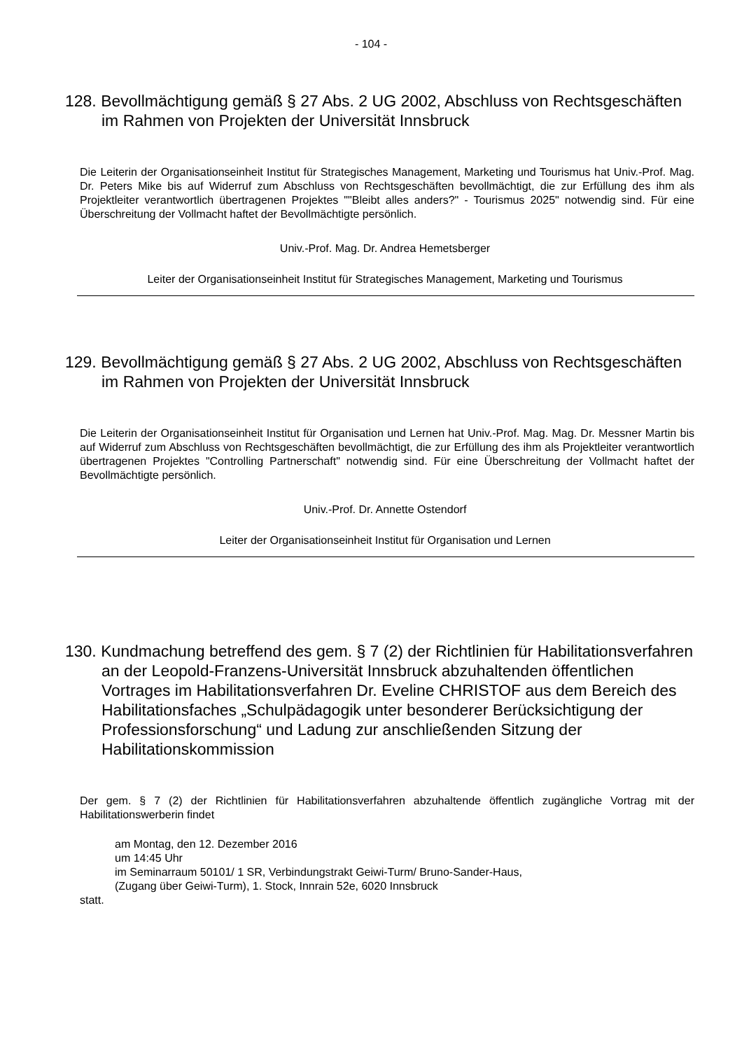- 104 -
128. Bevollmächtigung gemäß § 27 Abs. 2 UG 2002, Abschluss von Rechtsgeschäften im Rahmen von Projekten der Universität Innsbruck
Die Leiterin der Organisationseinheit Institut für Strategisches Management, Marketing und Tourismus hat Univ.-Prof. Mag. Dr. Peters Mike bis auf Widerruf zum Abschluss von Rechtsgeschäften bevollmächtigt, die zur Erfüllung des ihm als Projektleiter verantwortlich übertragenen Projektes ""Bleibt alles anders?" - Tourismus 2025" notwendig sind. Für eine Überschreitung der Vollmacht haftet der Bevollmächtigte persönlich.
Univ.-Prof. Mag. Dr. Andrea Hemetsberger
Leiter der Organisationseinheit Institut für Strategisches Management, Marketing und Tourismus
129. Bevollmächtigung gemäß § 27 Abs. 2 UG 2002, Abschluss von Rechtsgeschäften im Rahmen von Projekten der Universität Innsbruck
Die Leiterin der Organisationseinheit Institut für Organisation und Lernen hat Univ.-Prof. Mag. Mag. Dr. Messner Martin bis auf Widerruf zum Abschluss von Rechtsgeschäften bevollmächtigt, die zur Erfüllung des ihm als Projektleiter verantwortlich übertragenen Projektes "Controlling Partnerschaft" notwendig sind. Für eine Überschreitung der Vollmacht haftet der Bevollmächtigte persönlich.
Univ.-Prof. Dr. Annette Ostendorf
Leiter der Organisationseinheit Institut für Organisation und Lernen
130. Kundmachung betreffend des gem. § 7 (2) der Richtlinien für Habilitationsverfahren an der Leopold-Franzens-Universität Innsbruck abzuhaltenden öffentlichen Vortrages im Habilitationsverfahren Dr. Eveline CHRISTOF aus dem Bereich des Habilitationsfaches „Schulpädagogik unter besonderer Berücksichtigung der Professionsforschung“ und Ladung zur anschließenden Sitzung der Habilitationskommission
Der gem. § 7 (2) der Richtlinien für Habilitationsverfahren abzuhaltende öffentlich zugängliche Vortrag mit der Habilitationswerberin findet
am Montag, den 12. Dezember 2016
um 14:45 Uhr
im Seminarraum 50101/ 1 SR, Verbindungstrakt Geiwi-Turm/ Bruno-Sander-Haus,
(Zugang über Geiwi-Turm), 1. Stock, Innrain 52e, 6020 Innsbruck
statt.